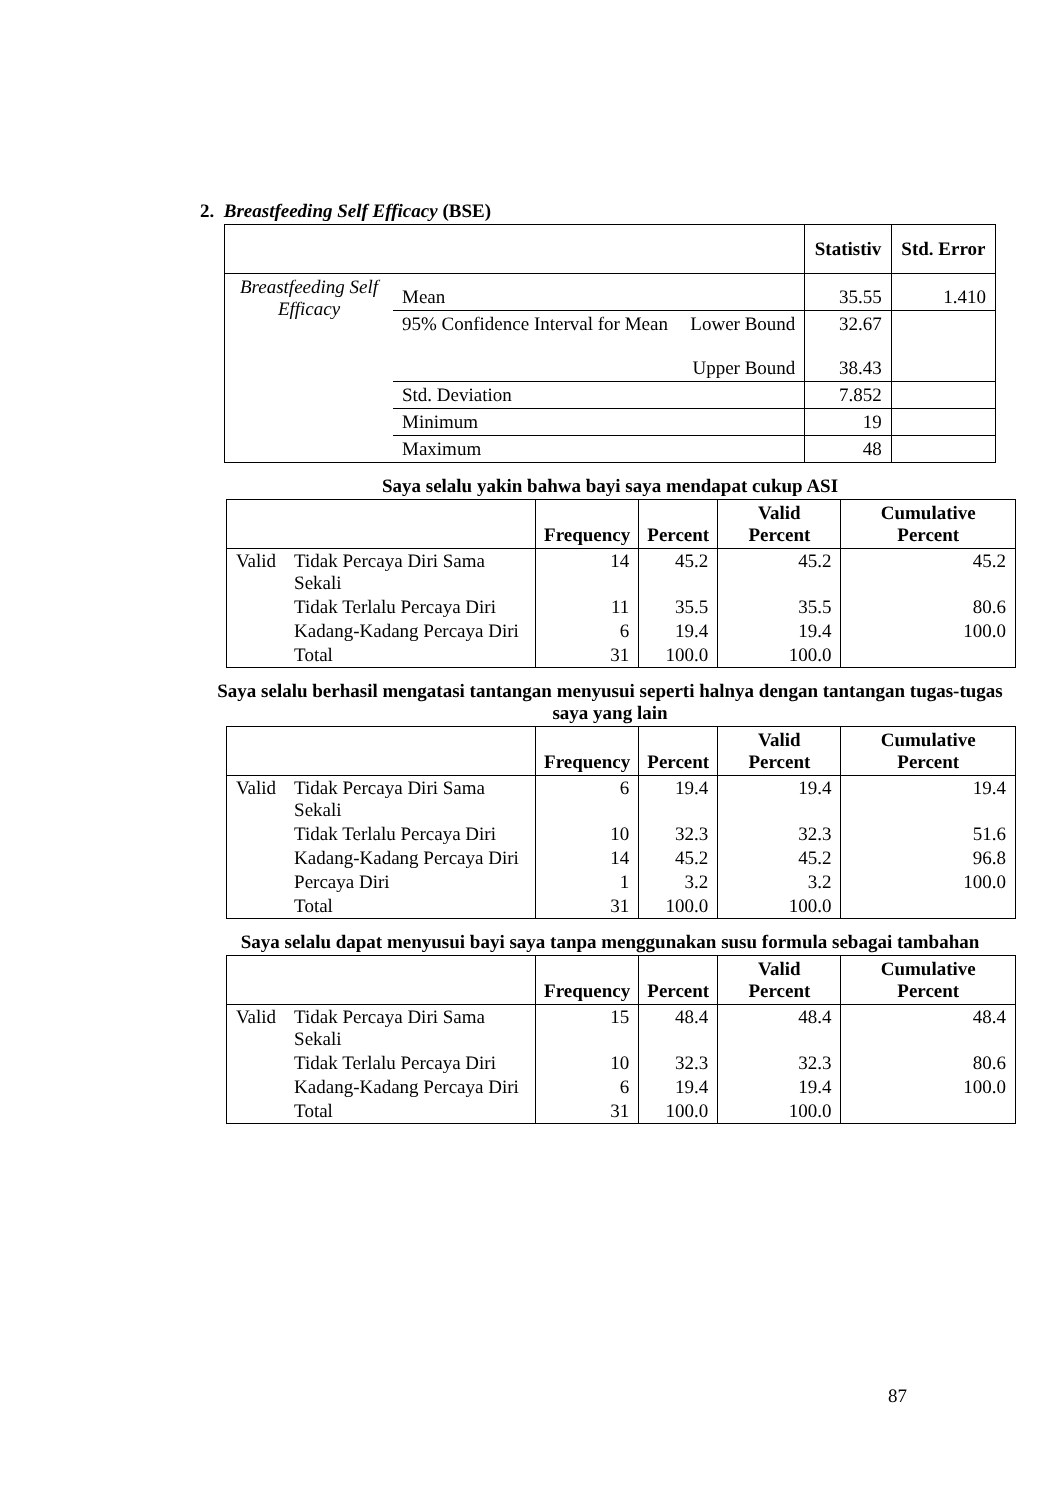2. Breastfeeding Self Efficacy (BSE)
| | | | Statistiv | Std. Error |
| --- | --- | --- | --- | --- |
| Breastfeeding Self Efficacy | Mean | | 35.55 | 1.410 |
| | 95% Confidence Interval for Mean | Lower Bound Upper Bound | 32.67 38.43 | |
| | Std. Deviation | | 7.852 | |
| | Minimum | | 19 | |
| | Maximum | | 48 | |
Saya selalu yakin bahwa bayi saya mendapat cukup ASI
| | | Frequency | Percent | Valid Percent | Cumulative Percent |
| --- | --- | --- | --- | --- | --- |
| Valid | Tidak Percaya Diri Sama Sekali | 14 | 45.2 | 45.2 | 45.2 |
| | Tidak Terlalu Percaya Diri | 11 | 35.5 | 35.5 | 80.6 |
| | Kadang-Kadang Percaya Diri | 6 | 19.4 | 19.4 | 100.0 |
| | Total | 31 | 100.0 | 100.0 | |
Saya selalu berhasil mengatasi tantangan menyusui seperti halnya dengan tantangan tugas-tugas saya yang lain
| | | Frequency | Percent | Valid Percent | Cumulative Percent |
| --- | --- | --- | --- | --- | --- |
| Valid | Tidak Percaya Diri Sama Sekali | 6 | 19.4 | 19.4 | 19.4 |
| | Tidak Terlalu Percaya Diri | 10 | 32.3 | 32.3 | 51.6 |
| | Kadang-Kadang Percaya Diri | 14 | 45.2 | 45.2 | 96.8 |
| | Percaya Diri | 1 | 3.2 | 3.2 | 100.0 |
| | Total | 31 | 100.0 | 100.0 | |
Saya selalu dapat menyusui bayi saya tanpa menggunakan susu formula sebagai tambahan
| | | Frequency | Percent | Valid Percent | Cumulative Percent |
| --- | --- | --- | --- | --- | --- |
| Valid | Tidak Percaya Diri Sama Sekali | 15 | 48.4 | 48.4 | 48.4 |
| | Tidak Terlalu Percaya Diri | 10 | 32.3 | 32.3 | 80.6 |
| | Kadang-Kadang Percaya Diri | 6 | 19.4 | 19.4 | 100.0 |
| | Total | 31 | 100.0 | 100.0 | |
87